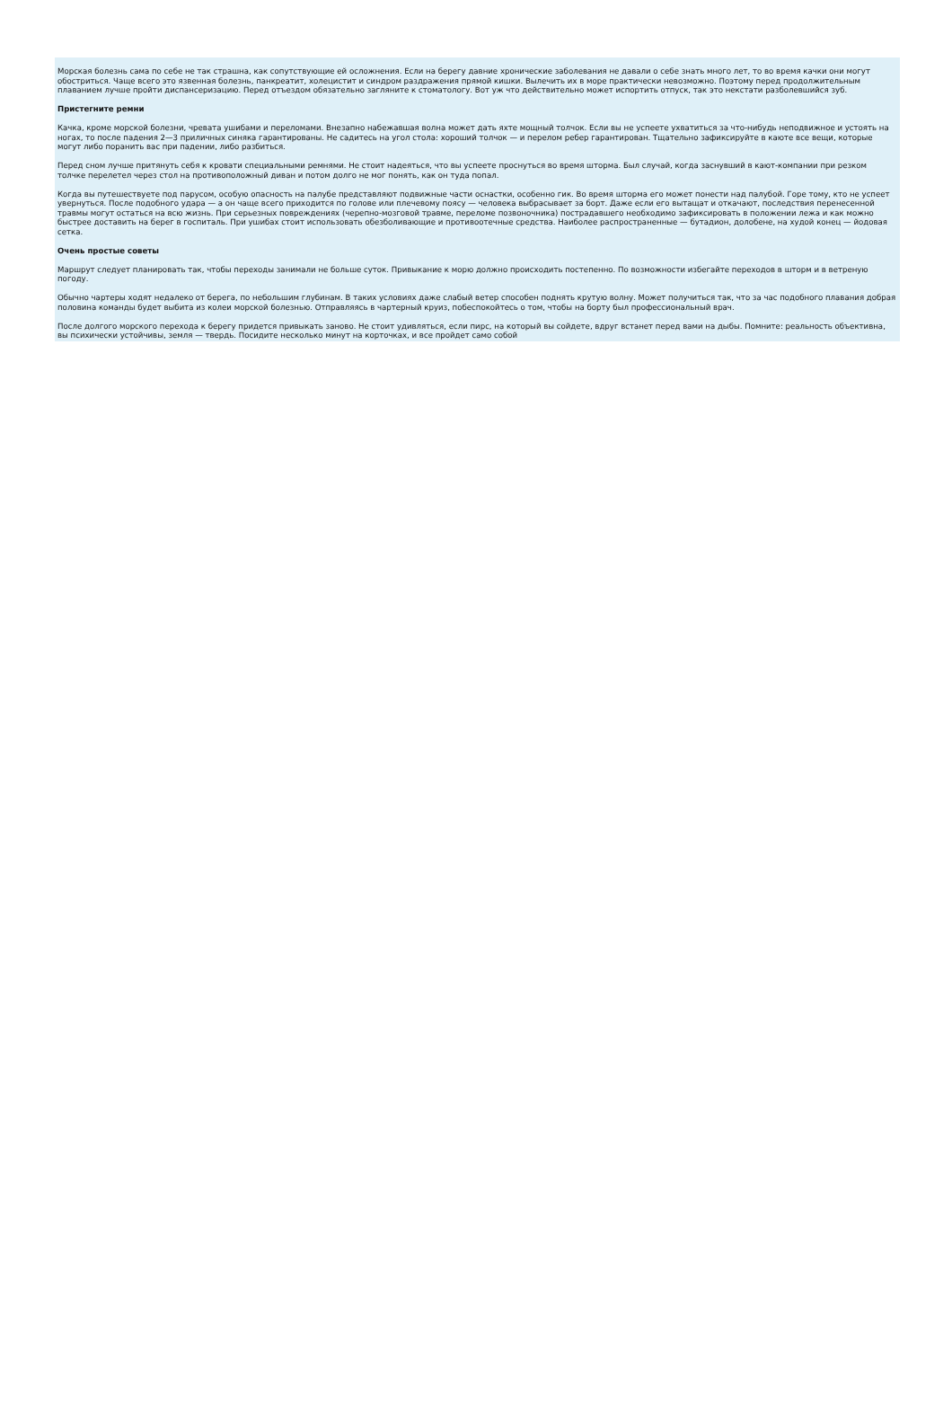Морская болезнь сама по себе не так страшна, как сопутствующие ей осложнения. Если на берегу давние хронические заболевания не давали о себе знать много лет, то во время качки они могут обостриться. Чаще всего это язвенная болезнь, панкреатит, холецистит и синдром раздражения прямой кишки. Вылечить их в море практически невозможно. Поэтому перед продолжительным плаванием лучше пройти диспансеризацию. Перед отъездом обязательно загляните к стоматологу. Вот уж что действительно может испортить отпуск, так это некстати разболевшийся зуб.
Пристегните ремни
Качка, кроме морской болезни, чревата ушибами и переломами. Внезапно набежавшая волна может дать яхте мощный толчок. Если вы не успеете ухватиться за что-нибудь неподвижное и устоять на ногах, то после падения 2—3 приличных синяка гарантированы. Не садитесь на угол стола: хороший толчок — и перелом ребер гарантирован. Тщательно зафиксируйте в каюте все вещи, которые могут либо поранить вас при падении, либо разбиться.
Перед сном лучше притянуть себя к кровати специальными ремнями. Не стоит надеяться, что вы успеете проснуться во время шторма. Был случай, когда заснувший в кают-компании при резком толчке перелетел через стол на противоположный диван и потом долго не мог понять, как он туда попал.
Когда вы путешествуете под парусом, особую опасность на палубе представляют подвижные части оснастки, особенно гик. Во время шторма его может понести над палубой. Горе тому, кто не успеет увернуться. После подобного удара — а он чаще всего приходится по голове или плечевому поясу — человека выбрасывает за борт. Даже если его вытащат и откачают, последствия перенесенной травмы могут остаться на всю жизнь. При серьезных повреждениях (черепно-мозговой травме, переломе позвоночника) пострадавшего необходимо зафиксировать в положении лежа и как можно быстрее доставить на берег в госпиталь. При ушибах стоит использовать обезболивающие и противоотечные средства. Наиболее распространенные — бутадион, долобене, на худой конец — йодовая сетка.
Очень простые советы
Маршрут следует планировать так, чтобы переходы занимали не больше суток. Привыкание к морю должно происходить постепенно. По возможности избегайте переходов в шторм и в ветреную погоду.
Обычно чартеры ходят недалеко от берега, по небольшим глубинам. В таких условиях даже слабый ветер способен поднять крутую волну. Может получиться так, что за час подобного плавания добрая половина команды будет выбита из колеи морской болезнью. Отправляясь в чартерный круиз, побеспокойтесь о том, чтобы на борту был профессиональный врач.
После долгого морского перехода к берегу придется привыкать заново. Не стоит удивляться, если пирс, на который вы сойдете, вдруг встанет перед вами на дыбы. Помните: реальность объективна, вы психически устойчивы, земля — твердь. Посидите несколько минут на корточках, и все пройдет само собой